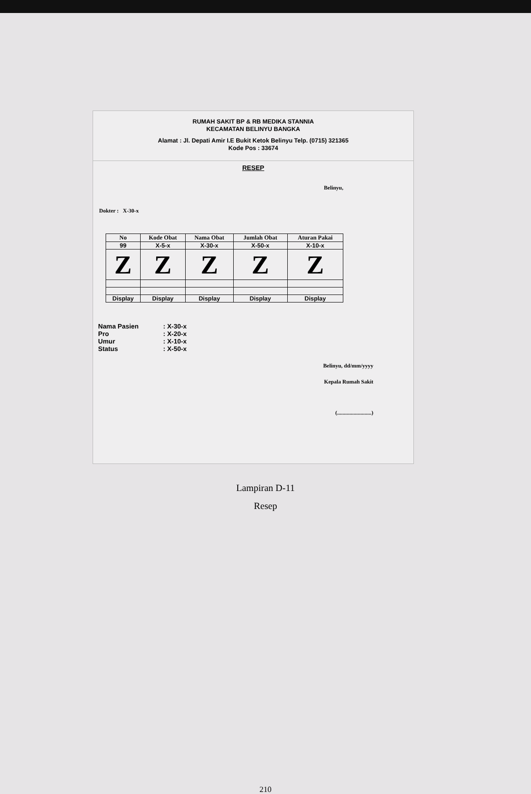RUMAH SAKIT BP & RB MEDIKA STANNIA
KECAMATAN BELINYU BANGKA
Alamat : Jl. Depati Amir I.E Bukit Ketok Belinyu Telp. (0715) 321365
Kode Pos : 33674
RESEP
Belinyu,
Dokter : X-30-x
| No | Kode Obat | Nama Obat | Jumlah Obat | Aturan Pakai |
| --- | --- | --- | --- | --- |
| 99 | X-5-x | X-30-x | X-50-x | X-10-x |
| Z | Z | Z | Z | Z |
| Display | Display | Display | Display | Display |
Nama Pasien: X-30-x
Pro: X-20-x
Umur: X-10-x
Status: X-50-x
Belinyu, dd/mm/yyyy
Kepala Rumah Sakit
(.........................)
Lampiran D-11
Resep
210